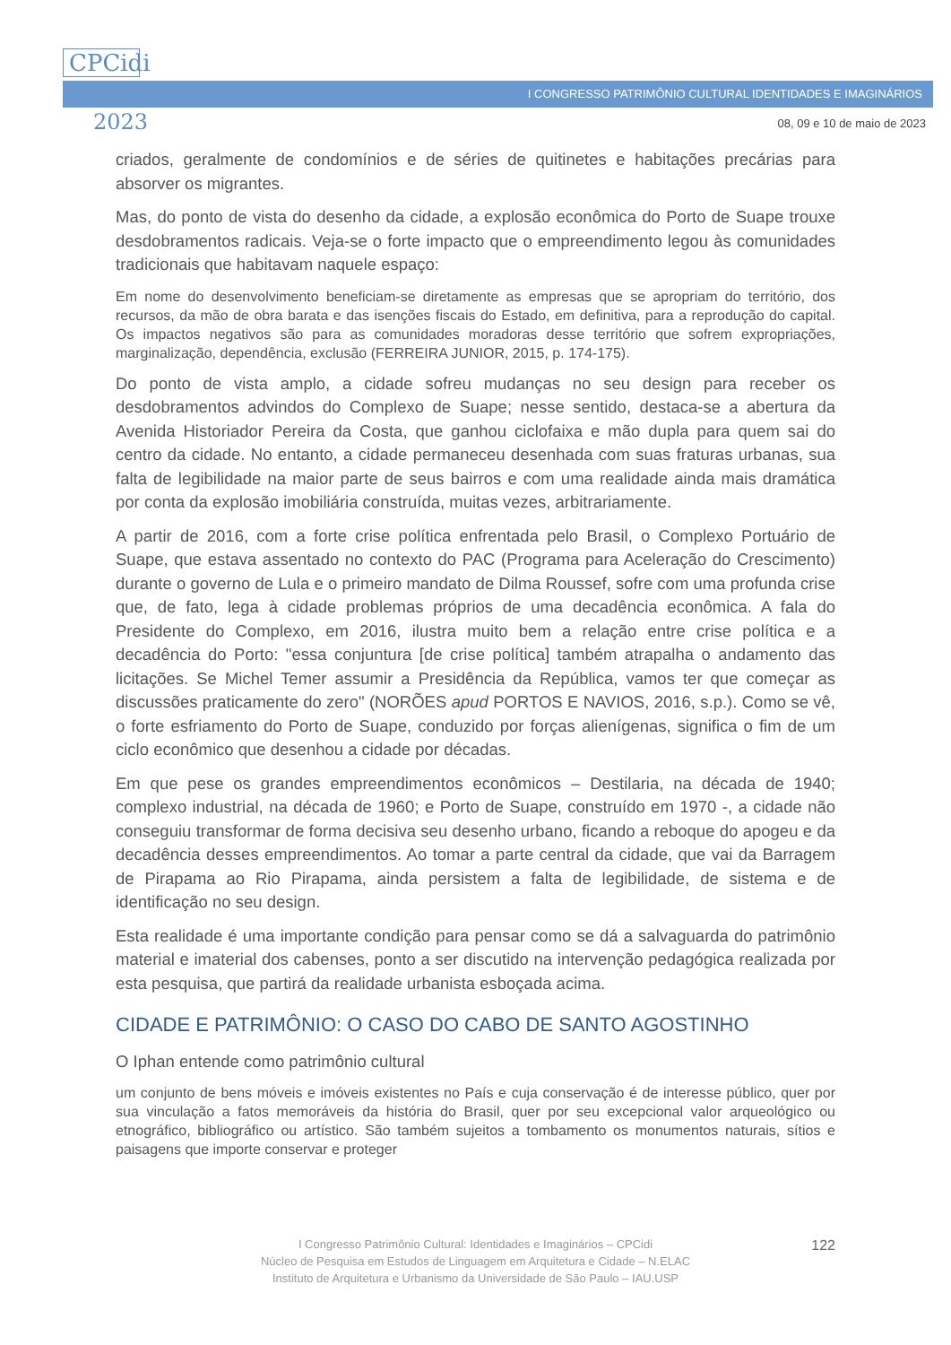I CONGRESSO PATRIMÔNIO CULTURAL IDENTIDADES E IMAGINÁRIOS
CPCidi
2023
08, 09 e 10 de maio de 2023
criados, geralmente de condomínios e de séries de quitinetes e habitações precárias para absorver os migrantes.
Mas, do ponto de vista do desenho da cidade, a explosão econômica do Porto de Suape trouxe desdobramentos radicais. Veja-se o forte impacto que o empreendimento legou às comunidades tradicionais que habitavam naquele espaço:
Em nome do desenvolvimento beneficiam-se diretamente as empresas que se apropriam do território, dos recursos, da mão de obra barata e das isenções fiscais do Estado, em definitiva, para a reprodução do capital. Os impactos negativos são para as comunidades moradoras desse território que sofrem expropriações, marginalização, dependência, exclusão (FERREIRA JUNIOR, 2015, p. 174-175).
Do ponto de vista amplo, a cidade sofreu mudanças no seu design para receber os desdobramentos advindos do Complexo de Suape; nesse sentido, destaca-se a abertura da Avenida Historiador Pereira da Costa, que ganhou ciclofaixa e mão dupla para quem sai do centro da cidade. No entanto, a cidade permaneceu desenhada com suas fraturas urbanas, sua falta de legibilidade na maior parte de seus bairros e com uma realidade ainda mais dramática por conta da explosão imobiliária construída, muitas vezes, arbitrariamente.
A partir de 2016, com a forte crise política enfrentada pelo Brasil, o Complexo Portuário de Suape, que estava assentado no contexto do PAC (Programa para Aceleração do Crescimento) durante o governo de Lula e o primeiro mandato de Dilma Roussef, sofre com uma profunda crise que, de fato, lega à cidade problemas próprios de uma decadência econômica. A fala do Presidente do Complexo, em 2016, ilustra muito bem a relação entre crise política e a decadência do Porto: "essa conjuntura [de crise política] também atrapalha o andamento das licitações. Se Michel Temer assumir a Presidência da República, vamos ter que começar as discussões praticamente do zero" (NORÕES apud PORTOS E NAVIOS, 2016, s.p.). Como se vê, o forte esfriamento do Porto de Suape, conduzido por forças alienígenas, significa o fim de um ciclo econômico que desenhou a cidade por décadas.
Em que pese os grandes empreendimentos econômicos – Destilaria, na década de 1940; complexo industrial, na década de 1960; e Porto de Suape, construído em 1970 -, a cidade não conseguiu transformar de forma decisiva seu desenho urbano, ficando a reboque do apogeu e da decadência desses empreendimentos. Ao tomar a parte central da cidade, que vai da Barragem de Pirapama ao Rio Pirapama, ainda persistem a falta de legibilidade, de sistema e de identificação no seu design.
Esta realidade é uma importante condição para pensar como se dá a salvaguarda do patrimônio material e imaterial dos cabenses, ponto a ser discutido na intervenção pedagógica realizada por esta pesquisa, que partirá da realidade urbanista esboçada acima.
CIDADE E PATRIMÔNIO: O CASO DO CABO DE SANTO AGOSTINHO
O Iphan entende como patrimônio cultural
um conjunto de bens móveis e imóveis existentes no País e cuja conservação é de interesse público, quer por sua vinculação a fatos memoráveis da história do Brasil, quer por seu excepcional valor arqueológico ou etnográfico, bibliográfico ou artístico. São também sujeitos a tombamento os monumentos naturais, sítios e paisagens que importe conservar e proteger
I Congresso Patrimônio Cultural: Identidades e Imaginários – CPCidi
Núcleo de Pesquisa em Estudos de Linguagem em Arquitetura e Cidade – N.ELAC
Instituto de Arquitetura e Urbanismo da Universidade de São Paulo – IAU.USP
122